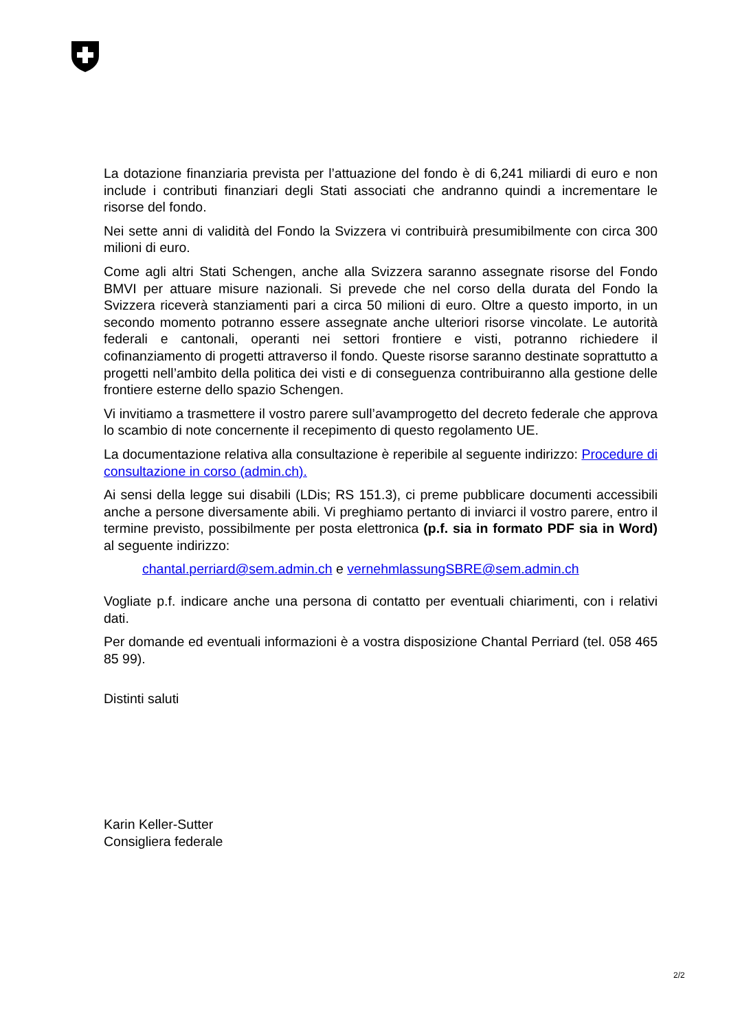La dotazione finanziaria prevista per l’attuazione del fondo è di 6,241 miliardi di euro e non include i contributi finanziari degli Stati associati che andranno quindi a incrementare le risorse del fondo.
Nei sette anni di validità del Fondo la Svizzera vi contribuirà presumibilmente con circa 300 milioni di euro.
Come agli altri Stati Schengen, anche alla Svizzera saranno assegnate risorse del Fondo BMVI per attuare misure nazionali. Si prevede che nel corso della durata del Fondo la Svizzera riceverà stanziamenti pari a circa 50 milioni di euro. Oltre a questo importo, in un secondo momento potranno essere assegnate anche ulteriori risorse vincolate. Le autorità federali e cantonali, operanti nei settori frontiere e visti, potranno richiedere il cofinanziamento di progetti attraverso il fondo. Queste risorse saranno destinate soprattutto a progetti nell’ambito della politica dei visti e di conseguenza contribuiranno alla gestione delle frontiere esterne dello spazio Schengen.
Vi invitiamo a trasmettere il vostro parere sull’avamprogetto del decreto federale che approva lo scambio di note concernente il recepimento di questo regolamento UE.
La documentazione relativa alla consultazione è reperibile al seguente indirizzo: Procedure di consultazione in corso (admin.ch).
Ai sensi della legge sui disabili (LDis; RS 151.3), ci preme pubblicare documenti accessibili anche a persone diversamente abili. Vi preghiamo pertanto di inviarci il vostro parere, entro il termine previsto, possibilmente per posta elettronica (p.f. sia in formato PDF sia in Word) al seguente indirizzo:
chantal.perriard@sem.admin.ch e vernehmlassungSBRE@sem.admin.ch
Vogliate p.f. indicare anche una persona di contatto per eventuali chiarimenti, con i relativi dati.
Per domande ed eventuali informazioni è a vostra disposizione Chantal Perriard (tel. 058 465 85 99).
Distinti saluti
Karin Keller-Sutter
Consigliera federale
2/2